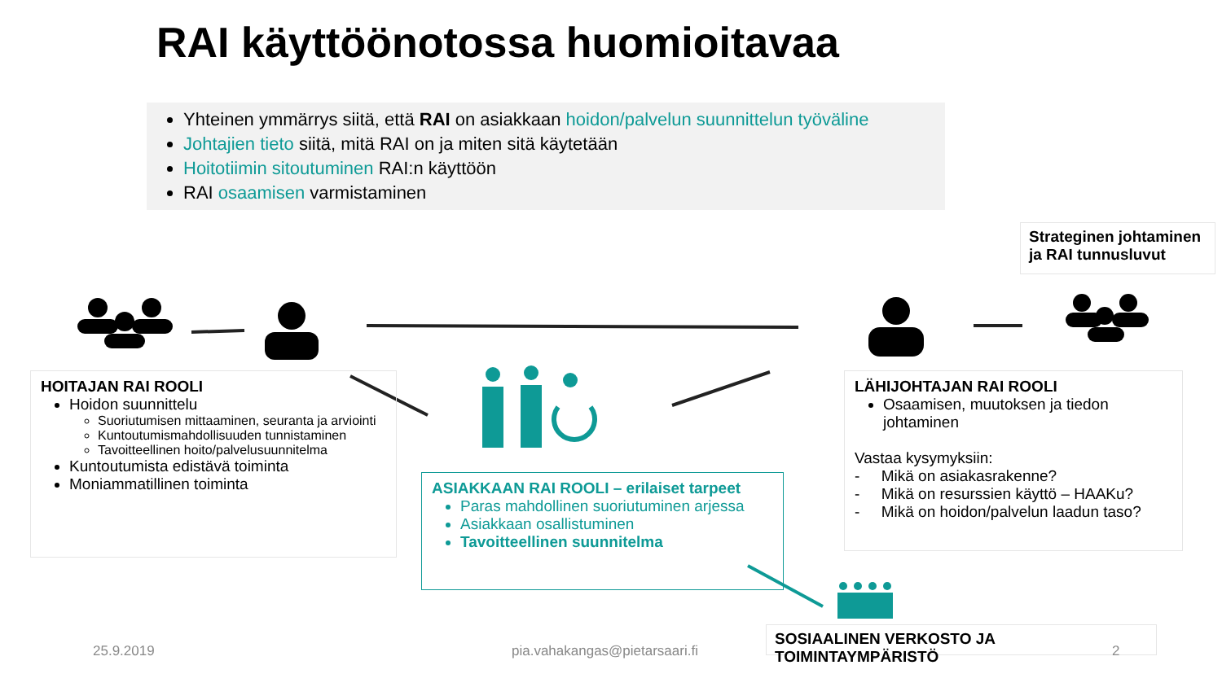RAI käyttöönotossa huomioitavaa
Yhteinen ymmärrys siitä, että RAI on asiakkaan hoidon/palvelun suunnittelun työväline
Johtajien tieto siitä, mitä RAI on ja miten sitä käytetään
Hoitotiimin sitoutuminen RAI:n käyttöön
RAI osaamisen varmistaminen
Strateginen johtaminen ja RAI tunnusluvut
HOITAJAN RAI ROOLI
Hoidon suunnittelu
Suoriutumisen mittaaminen, seuranta ja arviointi
Kuntoutumismahdollisuuden tunnistaminen
Tavoitteellinen hoito/palvelusuunnitelma
Kuntoutumista edistävä toiminta
Moniammatillinen toiminta
ASIAKKAAN RAI ROOLI – erilaiset tarpeet
Paras mahdollinen suoriutuminen arjessa
Asiakkaan osallistuminen
Tavoitteellinen suunnitelma
LÄHIJOHTAJAN RAI ROOLI
Osaamisen, muutoksen ja tiedon johtaminen
Vastaa kysymyksiin:
- Mikä on asiakasrakenne?
- Mikä on resurssien käyttö – HAAKu?
- Mikä on hoidon/palvelun laadun taso?
SOSIAALINEN VERKOSTO JA TOIMINTAYMPÄRISTÖ
25.9.2019 pia.vahakangas@pietarsaari.fi 2